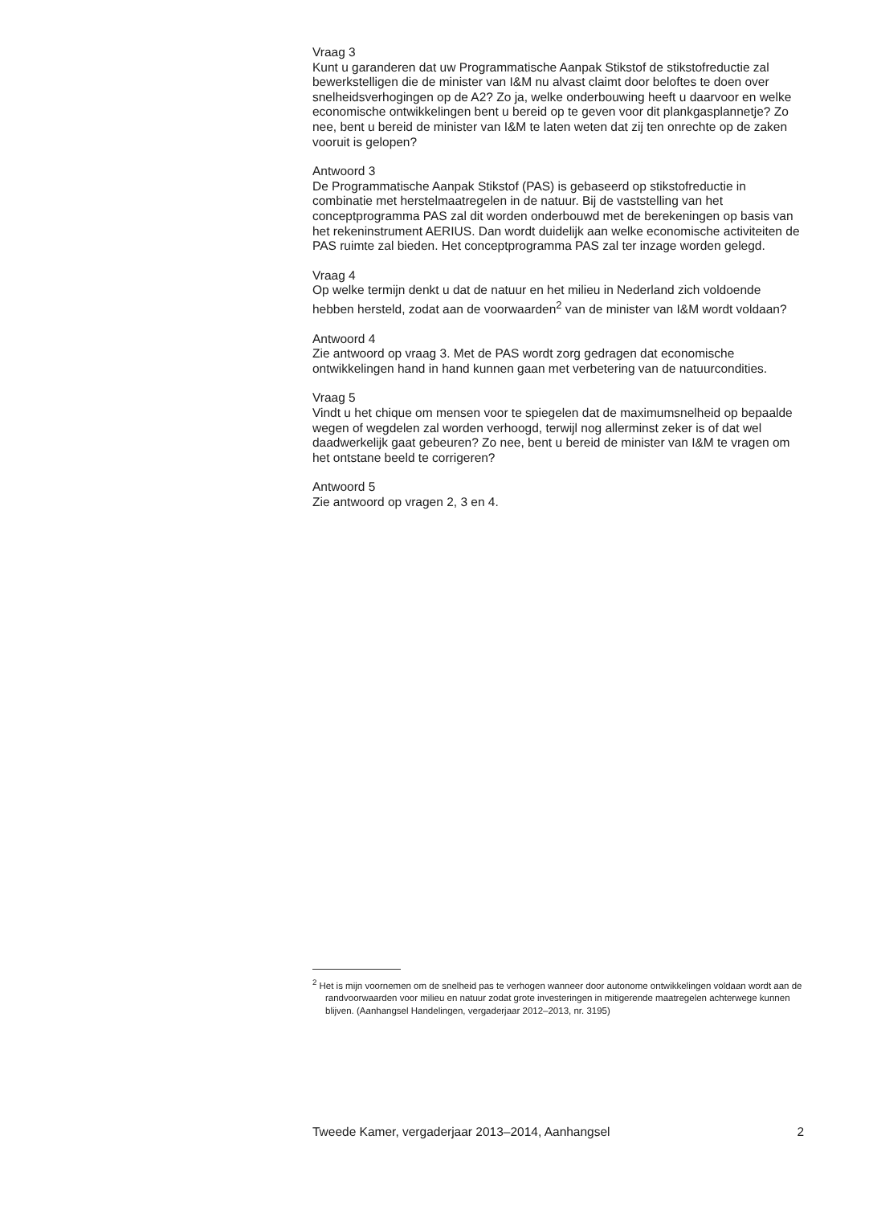Vraag 3
Kunt u garanderen dat uw Programmatische Aanpak Stikstof de stikstofreductie zal bewerkstelligen die de minister van I&M nu alvast claimt door beloftes te doen over snelheidsverhogingen op de A2? Zo ja, welke onderbouwing heeft u daarvoor en welke economische ontwikkelingen bent u bereid op te geven voor dit plankgasplannetje? Zo nee, bent u bereid de minister van I&M te laten weten dat zij ten onrechte op de zaken vooruit is gelopen?
Antwoord 3
De Programmatische Aanpak Stikstof (PAS) is gebaseerd op stikstofreductie in combinatie met herstelmaatregelen in de natuur. Bij de vaststelling van het conceptprogramma PAS zal dit worden onderbouwd met de berekeningen op basis van het rekeninstrument AERIUS. Dan wordt duidelijk aan welke economische activiteiten de PAS ruimte zal bieden. Het conceptprogramma PAS zal ter inzage worden gelegd.
Vraag 4
Op welke termijn denkt u dat de natuur en het milieu in Nederland zich voldoende hebben hersteld, zodat aan de voorwaarden<sup>2</sup> van de minister van I&M wordt voldaan?
Antwoord 4
Zie antwoord op vraag 3. Met de PAS wordt zorg gedragen dat economische ontwikkelingen hand in hand kunnen gaan met verbetering van de natuurcondities.
Vraag 5
Vindt u het chique om mensen voor te spiegelen dat de maximumsnelheid op bepaalde wegen of wegdelen zal worden verhoogd, terwijl nog allerminst zeker is of dat wel daadwerkelijk gaat gebeuren? Zo nee, bent u bereid de minister van I&M te vragen om het ontstane beeld te corrigeren?
Antwoord 5
Zie antwoord op vragen 2, 3 en 4.
<sup>2</sup> Het is mijn voornemen om de snelheid pas te verhogen wanneer door autonome ontwikkelingen voldaan wordt aan de randvoorwaarden voor milieu en natuur zodat grote investeringen in mitigerende maatregelen achterwege kunnen blijven. (Aanhangsel Handelingen, vergaderjaar 2012–2013, nr. 3195)
Tweede Kamer, vergaderjaar 2013–2014, Aanhangsel 2